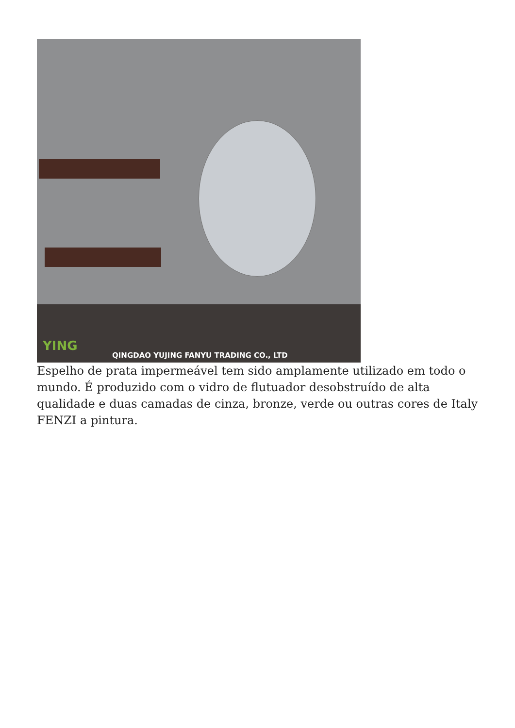YING
QINGDAO YUJING FANYU TRADING CO., LTD
Espelho de prata impermeável tem sido amplamente utilizado em todo o mundo. É produzido com o vidro de flutuador desobstruído de alta qualidade e duas camadas de cinza, bronze, verde ou outras cores de Italy FENZI a pintura.